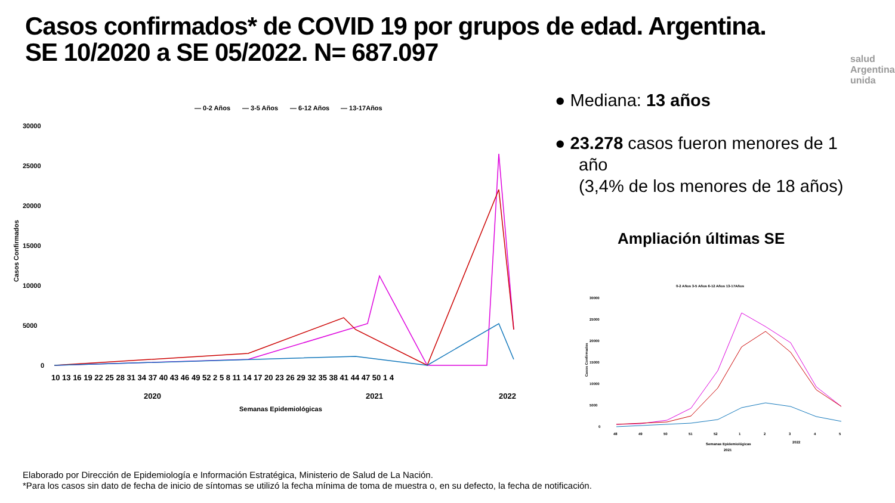Casos confirmados* de COVID 19 por grupos de edad. Argentina.
SE 10/2020 a SE 05/2022. N= 687.097
salud
Argentina unida
— 0-2 Años
— 3-5 Años
— 6-12 Años
— 13-17Años
30000
25000
20000
15000
10000
5000
0
10 13 16 19 22 25 28 31 34 37 40 43 46 49 52 2 5 8 11 14 17 20 23 26 29 32 35 38 41 44 47 50 1 4
2020
2021
2022
Semanas Epidemiológicas
Casos Confirmados
● Mediana: 13 años
● 23.278 casos fueron menores de 1 año
(3,4% de los menores de 18 años)
Ampliación últimas SE
0-2 Años 3-5 Años 6-12 Años 13-17Años
30000
25000
20000
15000
10000
5000
0
48
49
50
51
52
1
2
3
4
5
2022
Semanas Epidemiológicas
2021
Casos Confirmados
Elaborado por Dirección de Epidemiología e Información Estratégica, Ministerio de Salud de La Nación.
*Para los casos sin dato de fecha de inicio de síntomas se utilizó la fecha mínima de toma de muestra o, en su defecto, la fecha de notificación.